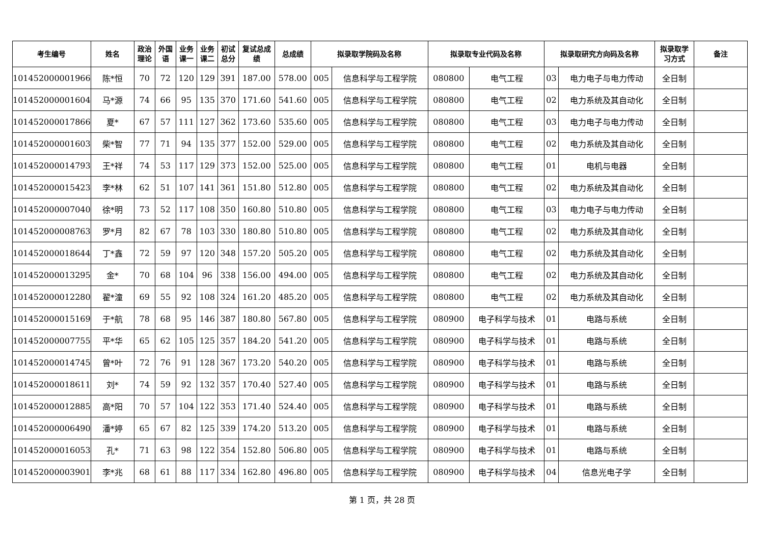| 考生编号 | 姓名 | 政治 理论 | 外国 语 | 业务 课一 | 业务 课二 | 初试 总分 | 复试总成 绩 | 总成绩 | 拟录取学院码及名称 | | 拟录取专业代码及名称 | | 拟录取研究方向码及名称 | | 拟录取学 习方式 | 备注 |
| --- | --- | --- | --- | --- | --- | --- | --- | --- | --- | --- | --- | --- | --- | --- | --- | --- |
| 101452000001966 | 陈*恒 | 70 | 72 | 120 | 129 | 391 | 187.00 | 578.00 | 005 | 信息科学与工程学院 | 080800 | 电气工程 | 03 | 电力电子与电力传动 | 全日制 | |
| 101452000001604 | 马*源 | 74 | 66 | 95 | 135 | 370 | 171.60 | 541.60 | 005 | 信息科学与工程学院 | 080800 | 电气工程 | 02 | 电力系统及其自动化 | 全日制 | |
| 101452000017866 | 夏* | 67 | 57 | 111 | 127 | 362 | 173.60 | 535.60 | 005 | 信息科学与工程学院 | 080800 | 电气工程 | 03 | 电力电子与电力传动 | 全日制 | |
| 101452000001603 | 柴*智 | 77 | 71 | 94 | 135 | 377 | 152.00 | 529.00 | 005 | 信息科学与工程学院 | 080800 | 电气工程 | 02 | 电力系统及其自动化 | 全日制 | |
| 101452000014793 | 王*祥 | 74 | 53 | 117 | 129 | 373 | 152.00 | 525.00 | 005 | 信息科学与工程学院 | 080800 | 电气工程 | 01 | 电机与电器 | 全日制 | |
| 101452000015423 | 李*林 | 62 | 51 | 107 | 141 | 361 | 151.80 | 512.80 | 005 | 信息科学与工程学院 | 080800 | 电气工程 | 02 | 电力系统及其自动化 | 全日制 | |
| 101452000007040 | 徐*明 | 73 | 52 | 117 | 108 | 350 | 160.80 | 510.80 | 005 | 信息科学与工程学院 | 080800 | 电气工程 | 03 | 电力电子与电力传动 | 全日制 | |
| 101452000008763 | 罗*月 | 82 | 67 | 78 | 103 | 330 | 180.80 | 510.80 | 005 | 信息科学与工程学院 | 080800 | 电气工程 | 02 | 电力系统及其自动化 | 全日制 | |
| 101452000018644 | 丁*鑫 | 72 | 59 | 97 | 120 | 348 | 157.20 | 505.20 | 005 | 信息科学与工程学院 | 080800 | 电气工程 | 02 | 电力系统及其自动化 | 全日制 | |
| 101452000013295 | 金* | 70 | 68 | 104 | 96 | 338 | 156.00 | 494.00 | 005 | 信息科学与工程学院 | 080800 | 电气工程 | 02 | 电力系统及其自动化 | 全日制 | |
| 101452000012280 | 翟*潼 | 69 | 55 | 92 | 108 | 324 | 161.20 | 485.20 | 005 | 信息科学与工程学院 | 080800 | 电气工程 | 02 | 电力系统及其自动化 | 全日制 | |
| 101452000015169 | 于*航 | 78 | 68 | 95 | 146 | 387 | 180.80 | 567.80 | 005 | 信息科学与工程学院 | 080900 | 电子科学与技术 | 01 | 电路与系统 | 全日制 | |
| 101452000007755 | 平*华 | 65 | 62 | 105 | 125 | 357 | 184.20 | 541.20 | 005 | 信息科学与工程学院 | 080900 | 电子科学与技术 | 01 | 电路与系统 | 全日制 | |
| 101452000014745 | 曾*叶 | 72 | 76 | 91 | 128 | 367 | 173.20 | 540.20 | 005 | 信息科学与工程学院 | 080900 | 电子科学与技术 | 01 | 电路与系统 | 全日制 | |
| 101452000018611 | 刘* | 74 | 59 | 92 | 132 | 357 | 170.40 | 527.40 | 005 | 信息科学与工程学院 | 080900 | 电子科学与技术 | 01 | 电路与系统 | 全日制 | |
| 101452000012885 | 高*阳 | 70 | 57 | 104 | 122 | 353 | 171.40 | 524.40 | 005 | 信息科学与工程学院 | 080900 | 电子科学与技术 | 01 | 电路与系统 | 全日制 | |
| 101452000006490 | 潘*婷 | 65 | 67 | 82 | 125 | 339 | 174.20 | 513.20 | 005 | 信息科学与工程学院 | 080900 | 电子科学与技术 | 01 | 电路与系统 | 全日制 | |
| 101452000016053 | 孔* | 71 | 63 | 98 | 122 | 354 | 152.80 | 506.80 | 005 | 信息科学与工程学院 | 080900 | 电子科学与技术 | 01 | 电路与系统 | 全日制 | |
| 101452000003901 | 李*兆 | 68 | 61 | 88 | 117 | 334 | 162.80 | 496.80 | 005 | 信息科学与工程学院 | 080900 | 电子科学与技术 | 04 | 信息光电子学 | 全日制 | |
第 1 页，共 28 页